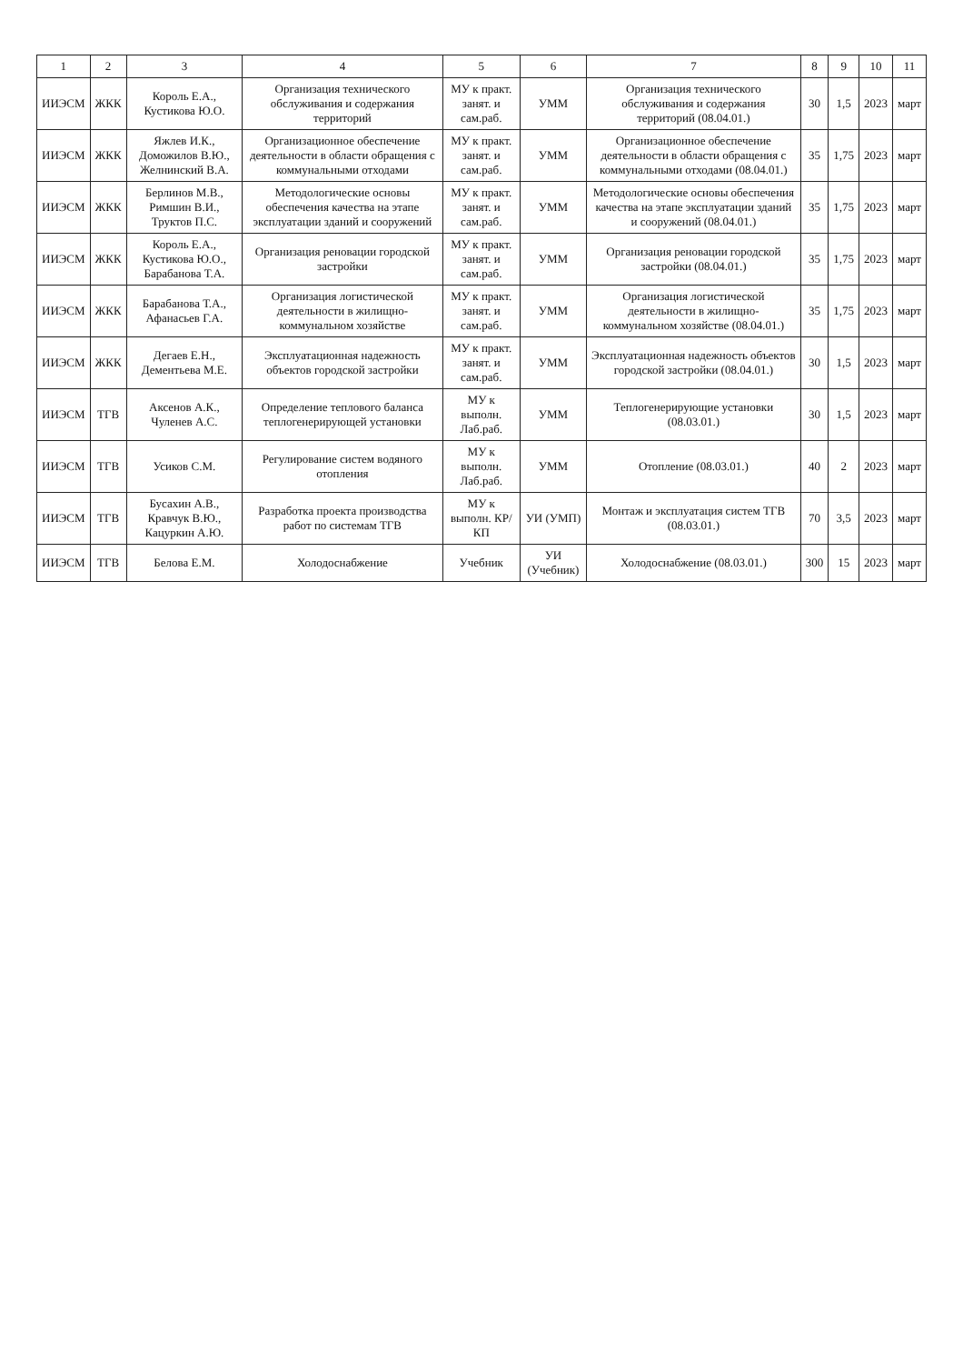| 1 | 2 | 3 | 4 | 5 | 6 | 7 | 8 | 9 | 10 | 11 |
| --- | --- | --- | --- | --- | --- | --- | --- | --- | --- | --- |
| ИИЭСМ | ЖКК | Король Е.А., Кустикова Ю.О. | Организация технического обслуживания и содержания территорий | МУ к практ. занят. и сам.раб. | УММ | Организация технического обслуживания и содержания территорий (08.04.01.) | 30 | 1,5 | 2023 | март |
| ИИЭСМ | ЖКК | Яжлев И.К., Доможилов В.Ю., Желнинский В.А. | Организационное обеспечение деятельности в области обращения с коммунальными отходами | МУ к практ. занят. и сам.раб. | УММ | Организационное обеспечение деятельности в области обращения с коммунальными отходами (08.04.01.) | 35 | 1,75 | 2023 | март |
| ИИЭСМ | ЖКК | Берлинов М.В., Римшин В.И., Труктов П.С. | Методологические основы обеспечения качества на этапе эксплуатации зданий и сооружений | МУ к практ. занят. и сам.раб. | УММ | Методологические основы обеспечения качества на этапе эксплуатации зданий и сооружений (08.04.01.) | 35 | 1,75 | 2023 | март |
| ИИЭСМ | ЖКК | Король Е.А., Кустикова Ю.О., Барабанова Т.А. | Организация реновации городской застройки | МУ к практ. занят. и сам.раб. | УММ | Организация реновации городской застройки (08.04.01.) | 35 | 1,75 | 2023 | март |
| ИИЭСМ | ЖКК | Барабанова Т.А., Афанасьев Г.А. | Организация логистической деятельности в жилищно-коммунальном хозяйстве | МУ к практ. занят. и сам.раб. | УММ | Организация логистической деятельности в жилищно-коммунальном хозяйстве (08.04.01.) | 35 | 1,75 | 2023 | март |
| ИИЭСМ | ЖКК | Дегаев Е.Н., Дементьева М.Е. | Эксплуатационная надежность объектов городской застройки | МУ к практ. занят. и сам.раб. | УММ | Эксплуатационная надежность объектов городской застройки (08.04.01.) | 30 | 1,5 | 2023 | март |
| ИИЭСМ | ТГВ | Аксенов А.К., Чуленев А.С. | Определение теплового баланса теплогенерирующей установки | МУ к выполн. Лаб.раб. | УММ | Теплогенерирующие установки (08.03.01.) | 30 | 1,5 | 2023 | март |
| ИИЭСМ | ТГВ | Усиков С.М. | Регулирование систем водяного отопления | МУ к выполн. Лаб.раб. | УММ | Отопление (08.03.01.) | 40 | 2 | 2023 | март |
| ИИЭСМ | ТГВ | Бусахин А.В., Кравчук В.Ю., Кацуркин А.Ю. | Разработка проекта производства работ по системам ТГВ | МУ к выполн. КР/КП | УИ (УМП) | Монтаж и эксплуатация систем ТГВ (08.03.01.) | 70 | 3,5 | 2023 | март |
| ИИЭСМ | ТГВ | Белова Е.М. | Холодоснабжение | Учебник | УИ (Учебник) | Холодоснабжение (08.03.01.) | 300 | 15 | 2023 | март |